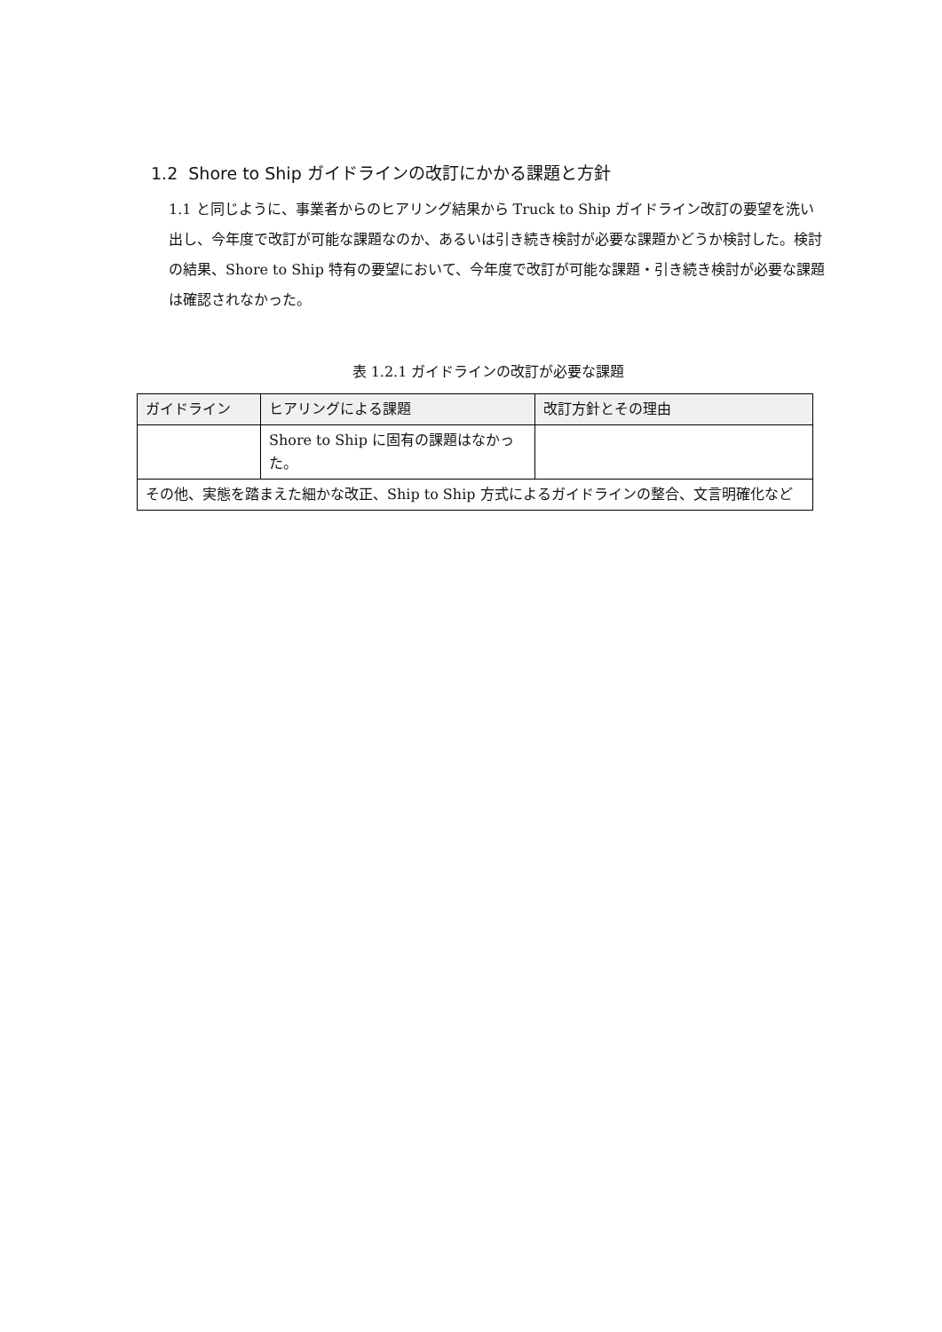1.2 Shore to Ship ガイドラインの改訂にかかる課題と方針
1.1 と同じように、事業者からのヒアリング結果から Truck to Ship ガイドライン改訂の要望を洗い出し、今年度で改訂が可能な課題なのか、あるいは引き続き検討が必要な課題かどうか検討した。検討の結果、Shore to Ship 特有の要望において、今年度で改訂が可能な課題・引き続き検討が必要な課題は確認されなかった。
表 1.2.1 ガイドラインの改訂が必要な課題
| ガイドライン | ヒアリングによる課題 | 改訂方針とその理由 |
| --- | --- | --- |
| | Shore to Ship に固有の課題はなかった。 | |
| その他、実態を踏まえた細かな改正、Ship to Ship 方式によるガイドラインの整合、文言明確化など | | |